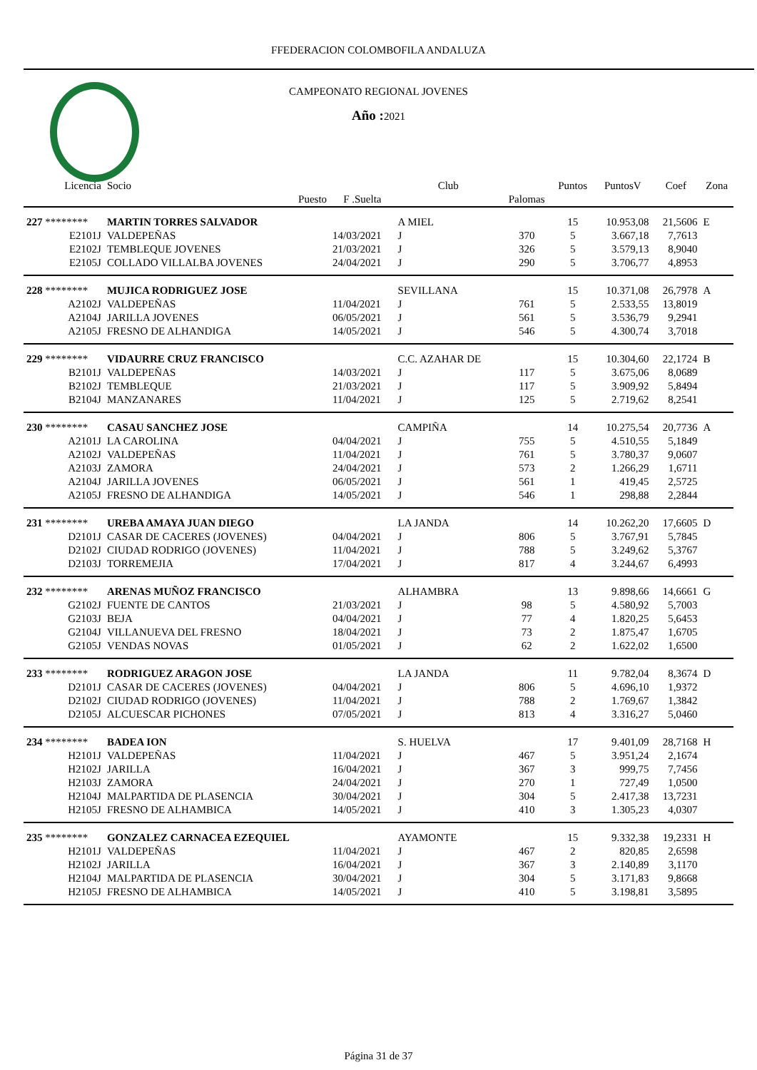FFEDERACION COLOMBOFILA ANDALUZA
CAMPEONATO REGIONAL JOVENES
Año : 2021
| Licencia | Socio | | Club | | Puntos | PuntosV | Coef | Zona |
| --- | --- | --- | --- | --- | --- | --- | --- | --- |
| | Puesto | F .Suelta | | Palomas | | | | |
| 227 ******** | MARTIN TORRES SALVADOR | | A MIEL | | 15 | 10.953,08 | 21,5606 | E |
| E2101J | VALDEPEÑAS | 14/03/2021 | J | 370 | 5 | 3.667,18 | 7,7613 | |
| E2102J | TEMBLEQUE JOVENES | 21/03/2021 | J | 326 | 5 | 3.579,13 | 8,9040 | |
| E2105J | COLLADO VILLALBA JOVENES | 24/04/2021 | J | 290 | 5 | 3.706,77 | 4,8953 | |
| 228 ******** | MUJICA RODRIGUEZ JOSE | | SEVILLANA | | 15 | 10.371,08 | 26,7978 | A |
| A2102J | VALDEPEÑAS | 11/04/2021 | J | 761 | 5 | 2.533,55 | 13,8019 | |
| A2104J | JARILLA JOVENES | 06/05/2021 | J | 561 | 5 | 3.536,79 | 9,2941 | |
| A2105J | FRESNO DE ALHANDIGA | 14/05/2021 | J | 546 | 5 | 4.300,74 | 3,7018 | |
| 229 ******** | VIDAURRE CRUZ FRANCISCO | | C.C. AZAHAR DE | | 15 | 10.304,60 | 22,1724 | B |
| B2101J | VALDEPEÑAS | 14/03/2021 | J | 117 | 5 | 3.675,06 | 8,0689 | |
| B2102J | TEMBLEQUE | 21/03/2021 | J | 117 | 5 | 3.909,92 | 5,8494 | |
| B2104J | MANZANARES | 11/04/2021 | J | 125 | 5 | 2.719,62 | 8,2541 | |
| 230 ******** | CASAU SANCHEZ JOSE | | CAMPIÑA | | 14 | 10.275,54 | 20,7736 | A |
| A2101J | LA CAROLINA | 04/04/2021 | J | 755 | 5 | 4.510,55 | 5,1849 | |
| A2102J | VALDEPEÑAS | 11/04/2021 | J | 761 | 5 | 3.780,37 | 9,0607 | |
| A2103J | ZAMORA | 24/04/2021 | J | 573 | 2 | 1.266,29 | 1,6711 | |
| A2104J | JARILLA JOVENES | 06/05/2021 | J | 561 | 1 | 419,45 | 2,5725 | |
| A2105J | FRESNO DE ALHANDIGA | 14/05/2021 | J | 546 | 1 | 298,88 | 2,2844 | |
| 231 ******** | UREBA AMAYA JUAN DIEGO | | LA JANDA | | 14 | 10.262,20 | 17,6605 | D |
| D2101J | CASAR DE CACERES (JOVENES) | 04/04/2021 | J | 806 | 5 | 3.767,91 | 5,7845 | |
| D2102J | CIUDAD RODRIGO (JOVENES) | 11/04/2021 | J | 788 | 5 | 3.249,62 | 5,3767 | |
| D2103J | TORREMEJIA | 17/04/2021 | J | 817 | 4 | 3.244,67 | 6,4993 | |
| 232 ******** | ARENAS MUÑOZ FRANCISCO | | ALHAMBRA | | 13 | 9.898,66 | 14,6661 | G |
| G2102J | FUENTE DE CANTOS | 21/03/2021 | J | 98 | 5 | 4.580,92 | 5,7003 | |
| G2103J | BEJA | 04/04/2021 | J | 77 | 4 | 1.820,25 | 5,6453 | |
| G2104J | VILLANUEVA DEL FRESNO | 18/04/2021 | J | 73 | 2 | 1.875,47 | 1,6705 | |
| G2105J | VENDAS NOVAS | 01/05/2021 | J | 62 | 2 | 1.622,02 | 1,6500 | |
| 233 ******** | RODRIGUEZ ARAGON JOSE | | LA JANDA | | 11 | 9.782,04 | 8,3674 | D |
| D2101J | CASAR DE CACERES (JOVENES) | 04/04/2021 | J | 806 | 5 | 4.696,10 | 1,9372 | |
| D2102J | CIUDAD RODRIGO (JOVENES) | 11/04/2021 | J | 788 | 2 | 1.769,67 | 1,3842 | |
| D2105J | ALCUESCAR PICHONES | 07/05/2021 | J | 813 | 4 | 3.316,27 | 5,0460 | |
| 234 ******** | BADEA ION | | S. HUELVA | | 17 | 9.401,09 | 28,7168 | H |
| H2101J | VALDEPEÑAS | 11/04/2021 | J | 467 | 5 | 3.951,24 | 2,1674 | |
| H2102J | JARILLA | 16/04/2021 | J | 367 | 3 | 999,75 | 7,7456 | |
| H2103J | ZAMORA | 24/04/2021 | J | 270 | 1 | 727,49 | 1,0500 | |
| H2104J | MALPARTIDA DE PLASENCIA | 30/04/2021 | J | 304 | 5 | 2.417,38 | 13,7231 | |
| H2105J | FRESNO DE ALHAMBICA | 14/05/2021 | J | 410 | 3 | 1.305,23 | 4,0307 | |
| 235 ******** | GONZALEZ CARNACEA EZEQUIEL | | AYAMONTE | | 15 | 9.332,38 | 19,2331 | H |
| H2101J | VALDEPEÑAS | 11/04/2021 | J | 467 | 2 | 820,85 | 2,6598 | |
| H2102J | JARILLA | 16/04/2021 | J | 367 | 3 | 2.140,89 | 3,1170 | |
| H2104J | MALPARTIDA DE PLASENCIA | 30/04/2021 | J | 304 | 5 | 3.171,83 | 9,8668 | |
| H2105J | FRESNO DE ALHAMBICA | 14/05/2021 | J | 410 | 5 | 3.198,81 | 3,5895 | |
Página 31 de 37